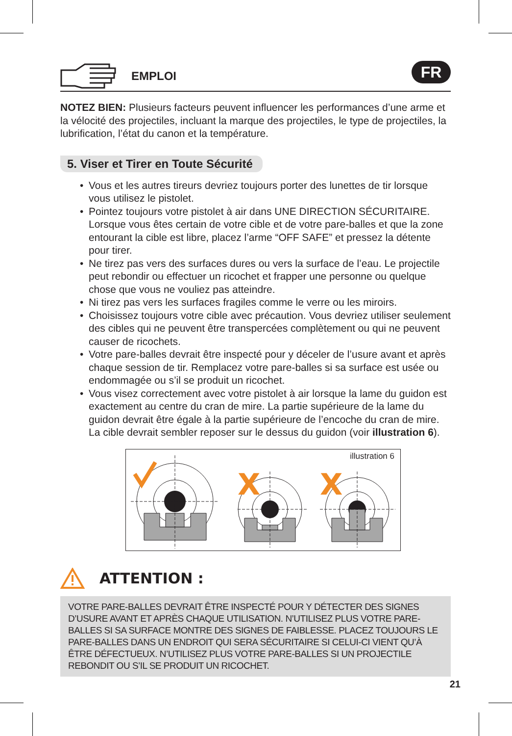EMPLOI
FR
NOTEZ BIEN: Plusieurs facteurs peuvent influencer les performances d’une arme et la vélocité des projectiles, incluant la marque des projectiles, le type de projectiles, la lubrification, l’état du canon et la température.
5. Viser et Tirer en Toute Sécurité
• Vous et les autres tireurs devriez toujours porter des lunettes de tir lorsque vous utilisez le pistolet.
• Pointez toujours votre pistolet à air dans UNE DIRECTION SÉCURITAIRE. Lorsque vous êtes certain de votre cible et de votre pare-balles et que la zone entourant la cible est libre, placez l’arme “OFF SAFE” et pressez la détente pour tirer.
• Ne tirez pas vers des surfaces dures ou vers la surface de l’eau. Le projectile peut rebondir ou effectuer un ricochet et frapper une personne ou quelque chose que vous ne vouliez pas atteindre.
• Ni tirez pas vers les surfaces fragiles comme le verre ou les miroirs.
• Choisissez toujours votre cible avec précaution. Vous devriez utiliser seulement des cibles qui ne peuvent être transpercées complètement ou qui ne peuvent causer de ricochets.
• Votre pare-balles devrait être inspecté pour y déceler de l’usure avant et après chaque session de tir. Remplacez votre pare-balles si sa surface est usée ou endommagée ou s’il se produit un ricochet.
• Vous visez correctement avec votre pistolet à air lorsque la lame du guidon est exactement au centre du cran de mire. La partie supérieure de la lame du guidon devrait être égale à la partie supérieure de l’encoche du cran de mire. La cible devrait sembler reposer sur le dessus du guidon (voir illustration 6).
illustration 6
X
X
ATTENTION :
VOTRE PARE-BALLES DEVRAIT ÊTRE INSPECTÉ POUR Y DÉTECTER DES SIGNES D’USURE AVANT ET APRÈS CHAQUE UTILISATION. N’UTILISEZ PLUS VOTRE PARE-BALLES SI SA SURFACE MONTRE DES SIGNES DE FAIBLESSE. PLACEZ TOUJOURS LE PARE-BALLES DANS UN ENDROIT QUI SERA SÉCURITAIRE SI CELUI-CI VIENT QU’À ÊTRE DÉFECTUEUX. N’UTILISEZ PLUS VOTRE PARE-BALLES SI UN PROJECTILE REBONDIT OU S’IL SE PRODUIT UN RICOCHET.
21